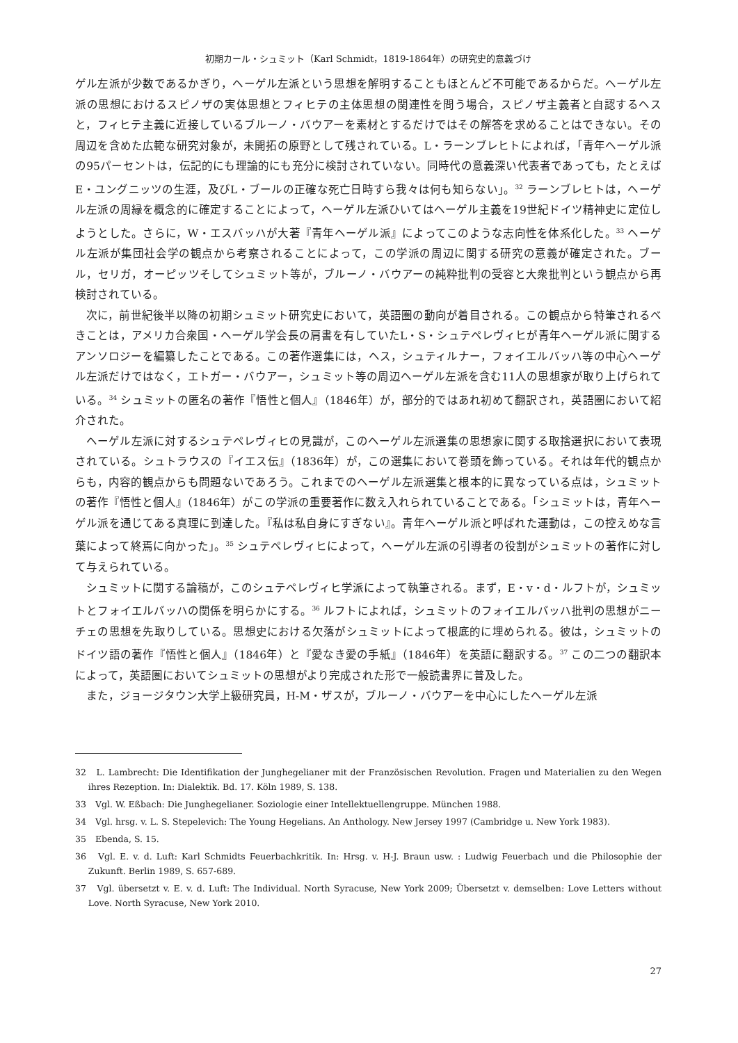初期カール・シュミット（Karl Schmidt，1819-1864年）の研究史的意義づけ
ゲル左派が少数であるかぎり，ヘーゲル左派という思想を解明することもほとんど不可能であるからだ。ヘーゲル左派の思想におけるスピノザの実体思想とフィヒテの主体思想の関連性を問う場合，スピノザ主義者と自認するヘスと，フィヒテ主義に近接しているブルーノ・バウアーを素材とするだけではその解答を求めることはできない。その周辺を含めた広範な研究対象が，未開拓の原野として残されている。L・ラーンブレヒトによれば，「青年ヘーゲル派の95パーセントは，伝記的にも理論的にも充分に検討されていない。同時代の意義深い代表者であっても，たとえばE・ユングニッツの生涯，及びL・ブールの正確な死亡日時すら我々は何も知らない」。<sup>32</sup> ラーンブレヒトは，ヘーゲル左派の周縁を概念的に確定することによって，ヘーゲル左派ひいてはヘーゲル主義を19世紀ドイツ精神史に定位しようとした。さらに，W・エスバッハが大著『青年ヘーゲル派』によってこのような志向性を体系化した。<sup>33</sup> ヘーゲル左派が集団社会学の観点から考察されることによって，この学派の周辺に関する研究の意義が確定された。ブール，セリガ，オーピッツそしてシュミット等が，ブルーノ・バウアーの純粋批判の受容と大衆批判という観点から再検討されている。
次に，前世紀後半以降の初期シュミット研究史において，英語圏の動向が着目される。この観点から特筆されるべきことは，アメリカ合衆国・ヘーゲル学会長の肩書を有していたL・S・シュテペレヴィヒが青年ヘーゲル派に関するアンソロジーを編纂したことである。この著作選集には，ヘス，シュティルナー，フォイエルバッハ等の中心ヘーゲル左派だけではなく，エトガー・バウアー，シュミット等の周辺ヘーゲル左派を含む11人の思想家が取り上げられている。<sup>34</sup> シュミットの匿名の著作『悟性と個人』（1846年）が，部分的ではあれ初めて翻訳され，英語圏において紹介された。
ヘーゲル左派に対するシュテペレヴィヒの見識が，このヘーゲル左派選集の思想家に関する取捨選択において表現されている。シュトラウスの『イエス伝』（1836年）が，この選集において巻頭を飾っている。それは年代的観点からも，内容的観点からも問題ないであろう。これまでのヘーゲル左派選集と根本的に異なっている点は，シュミットの著作『悟性と個人』（1846年）がこの学派の重要著作に数え入れられていることである。「シュミットは，青年ヘーゲル派を通じてある真理に到達した。『私は私自身にすぎない』。青年ヘーゲル派と呼ばれた運動は，この控えめな言葉によって終焉に向かった」。<sup>35</sup> シュテペレヴィヒによって，ヘーゲル左派の引導者の役割がシュミットの著作に対して与えられている。
シュミットに関する論稿が，このシュテペレヴィヒ学派によって執筆される。まず，E・v・d・ルフトが，シュミットとフォイエルバッハの関係を明らかにする。<sup>36</sup> ルフトによれば，シュミットのフォイエルバッハ批判の思想がニーチェの思想を先取りしている。思想史における欠落がシュミットによって根底的に埋められる。彼は，シュミットのドイツ語の著作『悟性と個人』（1846年）と『愛なき愛の手紙』（1846年）を英語に翻訳する。<sup>37</sup> この二つの翻訳本によって，英語圏においてシュミットの思想がより完成された形で一般読書界に普及した。
また，ジョージタウン大学上級研究員，H-M・ザスが，ブルーノ・バウアーを中心にしたヘーゲル左派
32　L. Lambrecht: Die Identifikation der Junghegelianer mit der Französischen Revolution. Fragen und Materialien zu den Wegen ihres Rezeption. In: Dialektik. Bd. 17. Köln 1989, S. 138.
33　Vgl. W. Eßbach: Die Junghegelianer. Soziologie einer Intellektuellengruppe. München 1988.
34　Vgl. hrsg. v. L. S. Stepelevich: The Young Hegelians. An Anthology. New Jersey 1997 (Cambridge u. New York 1983).
35　Ebenda, S. 15.
36　Vgl. E. v. d. Luft: Karl Schmidts Feuerbachkritik. In: Hrsg. v. H-J. Braun usw. : Ludwig Feuerbach und die Philosophie der Zukunft. Berlin 1989, S. 657-689.
37　Vgl. übersetzt v. E. v. d. Luft: The Individual. North Syracuse, New York 2009; Übersetzt v. demselben: Love Letters without Love. North Syracuse, New York 2010.
27